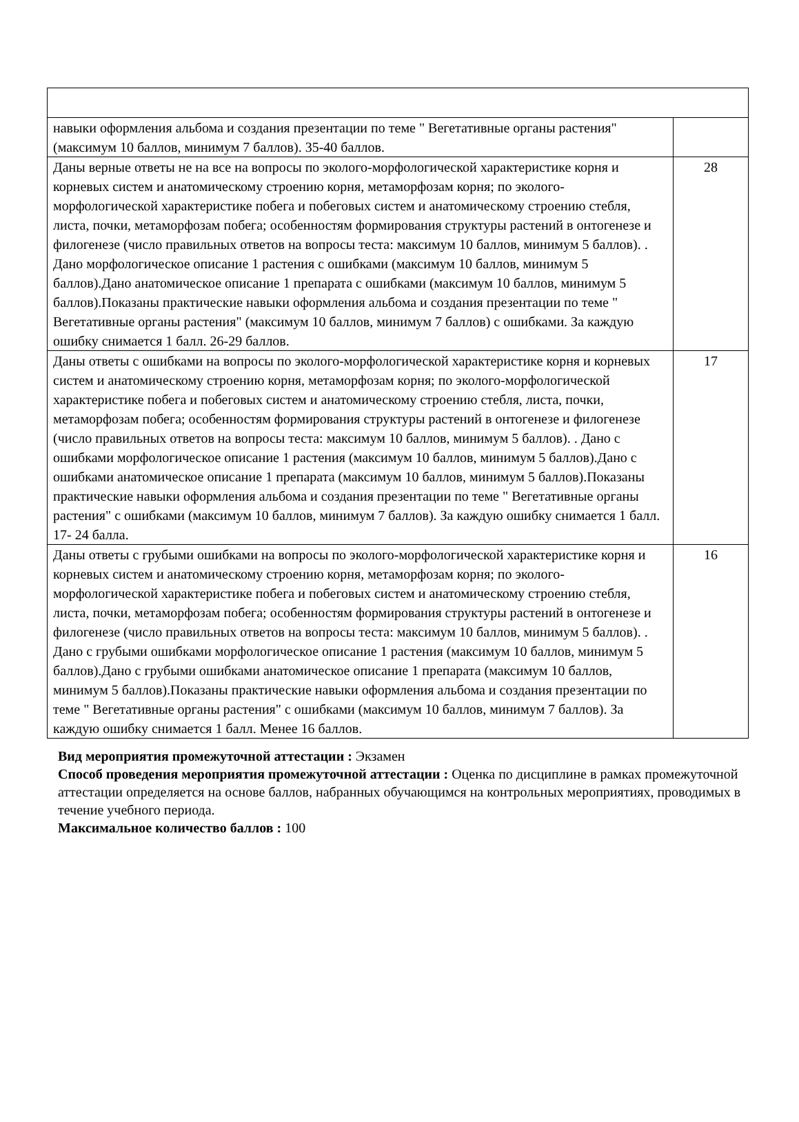| навыки оформления альбома и создания презентации по теме " Вегетативные органы растения" (максимум 10 баллов, минимум 7 баллов). 35-40 баллов. | |
| Даны верные ответы не на все на вопросы по эколого-морфологической характеристике корня и корневых систем и анатомическому строению корня, метаморфозам корня; по эколого-морфологической характеристике побега и побеговых систем и анатомическому строению стебля, листа, почки, метаморфозам побега; особенностям формирования структуры растений в онтогенезе и филогенезе (число правильных ответов на вопросы теста: максимум 10 баллов, минимум 5 баллов). . Дано морфологическое описание 1 растения с ошибками (максимум 10 баллов, минимум 5 баллов).Дано анатомическое описание 1 препарата с ошибками (максимум 10 баллов, минимум 5 баллов).Показаны практические навыки оформления альбома и создания презентации по теме " Вегетативные органы растения" (максимум 10 баллов, минимум 7 баллов) с ошибками. За каждую ошибку снимается 1 балл. 26-29 баллов. | 28 |
| Даны ответы с ошибками на вопросы по эколого-морфологической характеристике корня и корневых систем и анатомическому строению корня, метаморфозам корня; по эколого-морфологической характеристике побега и побеговых систем и анатомическому строению стебля, листа, почки, метаморфозам побега; особенностям формирования структуры растений в онтогенезе и филогенезе (число правильных ответов на вопросы теста: максимум 10 баллов, минимум 5 баллов). . Дано с ошибками морфологическое описание 1 растения (максимум 10 баллов, минимум 5 баллов).Дано с ошибками анатомическое описание 1 препарата (максимум 10 баллов, минимум 5 баллов).Показаны практические навыки оформления альбома и создания презентации по теме " Вегетативные органы растения" с ошибками (максимум 10 баллов, минимум 7 баллов). За каждую ошибку снимается 1 балл. 17- 24 балла. | 17 |
| Даны ответы с грубыми ошибками на вопросы по эколого-морфологической характеристике корня и корневых систем и анатомическому строению корня, метаморфозам корня; по эколого-морфологической характеристике побега и побеговых систем и анатомическому строению стебля, листа, почки, метаморфозам побега; особенностям формирования структуры растений в онтогенезе и филогенезе (число правильных ответов на вопросы теста: максимум 10 баллов, минимум 5 баллов). . Дано с грубыми ошибками морфологическое описание 1 растения (максимум 10 баллов, минимум 5 баллов).Дано с грубыми ошибками анатомическое описание 1 препарата (максимум 10 баллов, минимум 5 баллов).Показаны практические навыки оформления альбома и создания презентации по теме " Вегетативные органы растения" с ошибками (максимум 10 баллов, минимум 7 баллов). За каждую ошибку снимается 1 балл. Менее 16 баллов. | 16 |
Вид мероприятия промежуточной аттестации : Экзамен
Способ проведения мероприятия промежуточной аттестации : Оценка по дисциплине в рамках промежуточной аттестации определяется на основе баллов, набранных обучающимся на контрольных мероприятиях, проводимых в течение учебного периода.
Максимальное количество баллов : 100